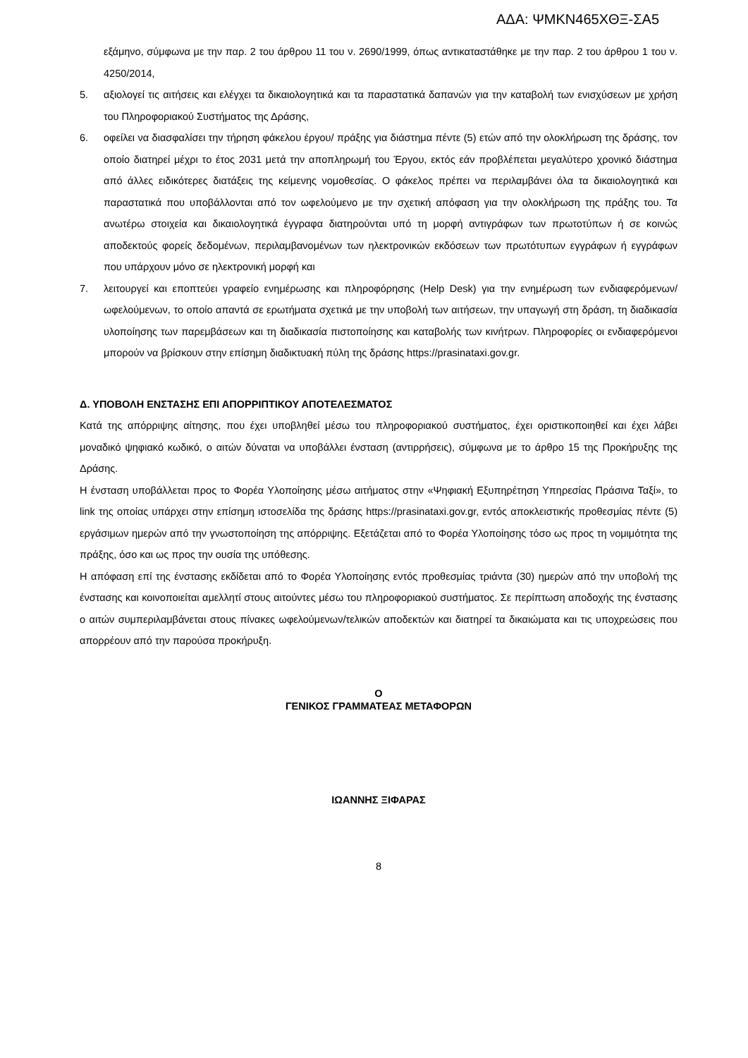ΑΔΑ: ΨΜΚΝ465ΧΘΞ-ΣΑ5
εξάμηνο, σύμφωνα με την παρ. 2 του άρθρου 11 του ν. 2690/1999, όπως αντικαταστάθηκε με την παρ. 2 του άρθρου 1 του ν. 4250/2014,
5. αξιολογεί τις αιτήσεις και ελέγχει τα δικαιολογητικά και τα παραστατικά δαπανών για την καταβολή των ενισχύσεων με χρήση του Πληροφοριακού Συστήματος της Δράσης,
6. οφείλει να διασφαλίσει την τήρηση φάκελου έργου/ πράξης για διάστημα πέντε (5) ετών από την ολοκλήρωση της δράσης, τον οποίο διατηρεί μέχρι το έτος 2031 μετά την αποπληρωμή του Έργου, εκτός εάν προβλέπεται μεγαλύτερο χρονικό διάστημα από άλλες ειδικότερες διατάξεις της κείμενης νομοθεσίας. Ο φάκελος πρέπει να περιλαμβάνει όλα τα δικαιολογητικά και παραστατικά που υποβάλλονται από τον ωφελούμενο με την σχετική απόφαση για την ολοκλήρωση της πράξης του. Τα ανωτέρω στοιχεία και δικαιολογητικά έγγραφα διατηρούνται υπό τη μορφή αντιγράφων των πρωτοτύπων ή σε κοινώς αποδεκτούς φορείς δεδομένων, περιλαμβανομένων των ηλεκτρονικών εκδόσεων των πρωτότυπων εγγράφων ή εγγράφων που υπάρχουν μόνο σε ηλεκτρονική μορφή και
7. λειτουργεί και εποπτεύει γραφείο ενημέρωσης και πληροφόρησης (Help Desk) για την ενημέρωση των ενδιαφερόμενων/ωφελούμενων, το οποίο απαντά σε ερωτήματα σχετικά με την υποβολή των αιτήσεων, την υπαγωγή στη δράση, τη διαδικασία υλοποίησης των παρεμβάσεων και τη διαδικασία πιστοποίησης και καταβολής των κινήτρων. Πληροφορίες οι ενδιαφερόμενοι μπορούν να βρίσκουν στην επίσημη διαδικτυακή πύλη της δράσης https://prasinataxi.gov.gr.
Δ. ΥΠΟΒΟΛΗ ΕΝΣΤΑΣΗΣ ΕΠΙ ΑΠΟΡΡΙΠΤΙΚΟΥ ΑΠΟΤΕΛΕΣΜΑΤΟΣ
Κατά της απόρριψης αίτησης, που έχει υποβληθεί μέσω του πληροφοριακού συστήματος, έχει οριστικοποιηθεί και έχει λάβει μοναδικό ψηφιακό κωδικό, ο αιτών δύναται να υποβάλλει ένσταση (αντιρρήσεις), σύμφωνα με το άρθρο 15 της Προκήρυξης της Δράσης.
Η ένσταση υποβάλλεται προς το Φορέα Υλοποίησης μέσω αιτήματος στην «Ψηφιακή Εξυπηρέτηση Υπηρεσίας Πράσινα Ταξί», το link της οποίας υπάρχει στην επίσημη ιστοσελίδα της δράσης https://prasinataxi.gov.gr, εντός αποκλειστικής προθεσμίας πέντε (5) εργάσιμων ημερών από την γνωστοποίηση της απόρριψης. Εξετάζεται από το Φορέα Υλοποίησης τόσο ως προς τη νομιμότητα της πράξης, όσο και ως προς την ουσία της υπόθεσης.
Η απόφαση επί της ένστασης εκδίδεται από το Φορέα Υλοποίησης εντός προθεσμίας τριάντα (30) ημερών από την υποβολή της ένστασης και κοινοποιείται αμελλητί στους αιτούντες μέσω του πληροφοριακού συστήματος. Σε περίπτωση αποδοχής της ένστασης ο αιτών συμπεριλαμβάνεται στους πίνακες ωφελούμενων/τελικών αποδεκτών και διατηρεί τα δικαιώματα και τις υποχρεώσεις που απορρέουν από την παρούσα προκήρυξη.
Ο
ΓΕΝΙΚΟΣ ΓΡΑΜΜΑΤΕΑΣ ΜΕΤΑΦΟΡΩΝ
ΙΩΑΝΝΗΣ ΞΙΦΑΡΑΣ
8